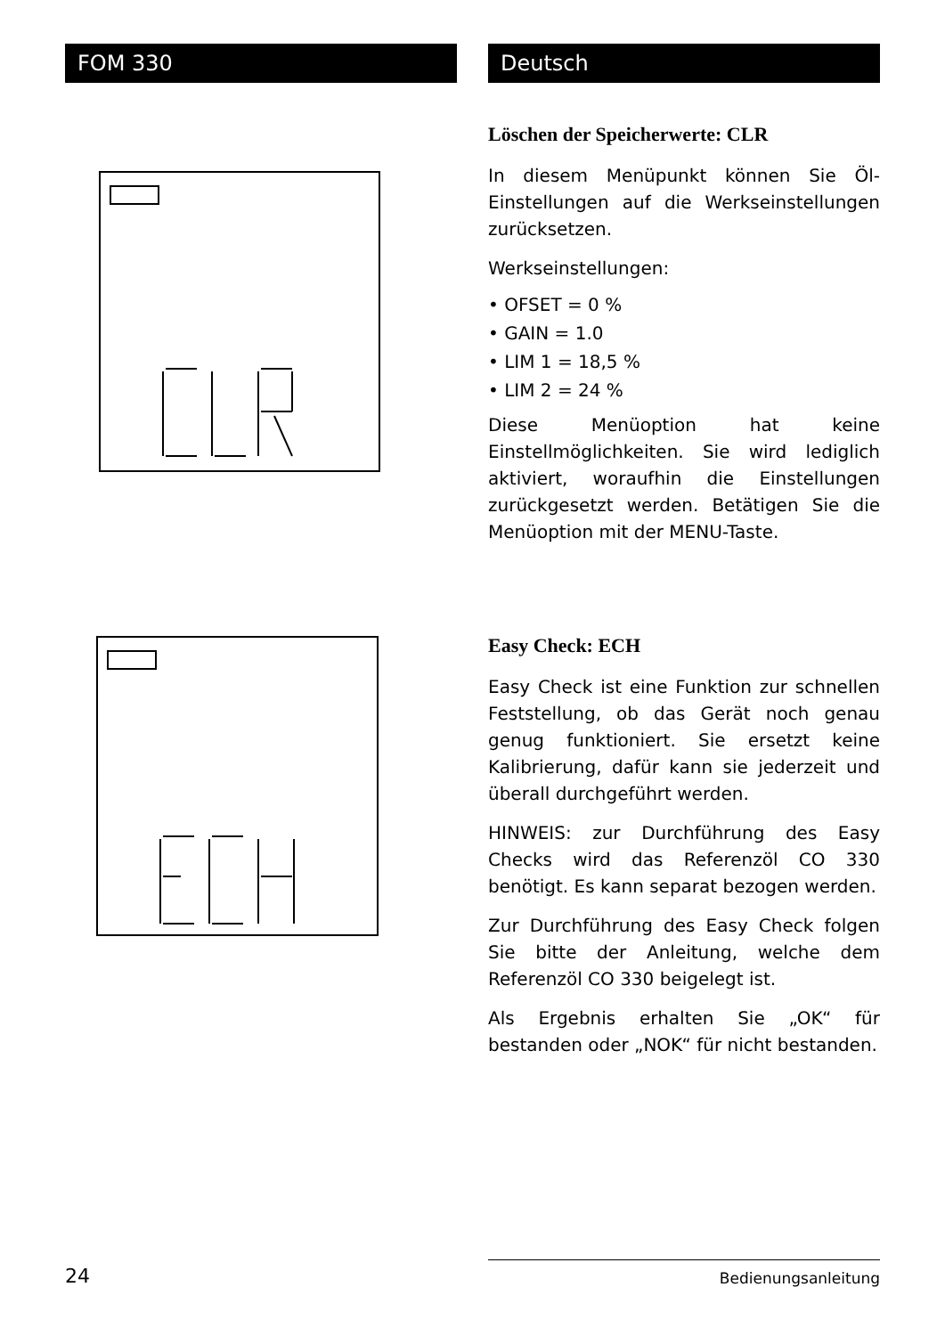FOM 330 Deutsch
Löschen der Speicherwerte: CLR
In diesem Menüpunkt können Sie Öl-Einstellungen auf die Werkseinstellungen zurücksetzen.
Werkseinstellungen:
• OFSET = 0 %
• GAIN = 1.0
• LIM 1 = 18,5 %
• LIM 2 = 24 %
Diese Menüoption hat keine Einstellmöglichkeiten. Sie wird lediglich aktiviert, woraufhin die Einstellungen zurückgesetzt werden. Betätigen Sie die Menüoption mit der MENU-Taste.
Easy Check: ECH
Easy Check ist eine Funktion zur schnellen Feststellung, ob das Gerät noch genau genug funktioniert. Sie ersetzt keine Kalibrierung, dafür kann sie jederzeit und überall durchgeführt werden.
HINWEIS: zur Durchführung des Easy Checks wird das Referenzöl CO 330 benötigt. Es kann separat bezogen werden.
Zur Durchführung des Easy Check folgen Sie bitte der Anleitung, welche dem Referenzöl CO 330 beigelegt ist.
Als Ergebnis erhalten Sie „OK“ für bestanden oder „NOK“ für nicht bestanden.
24 Bedienungsanleitung